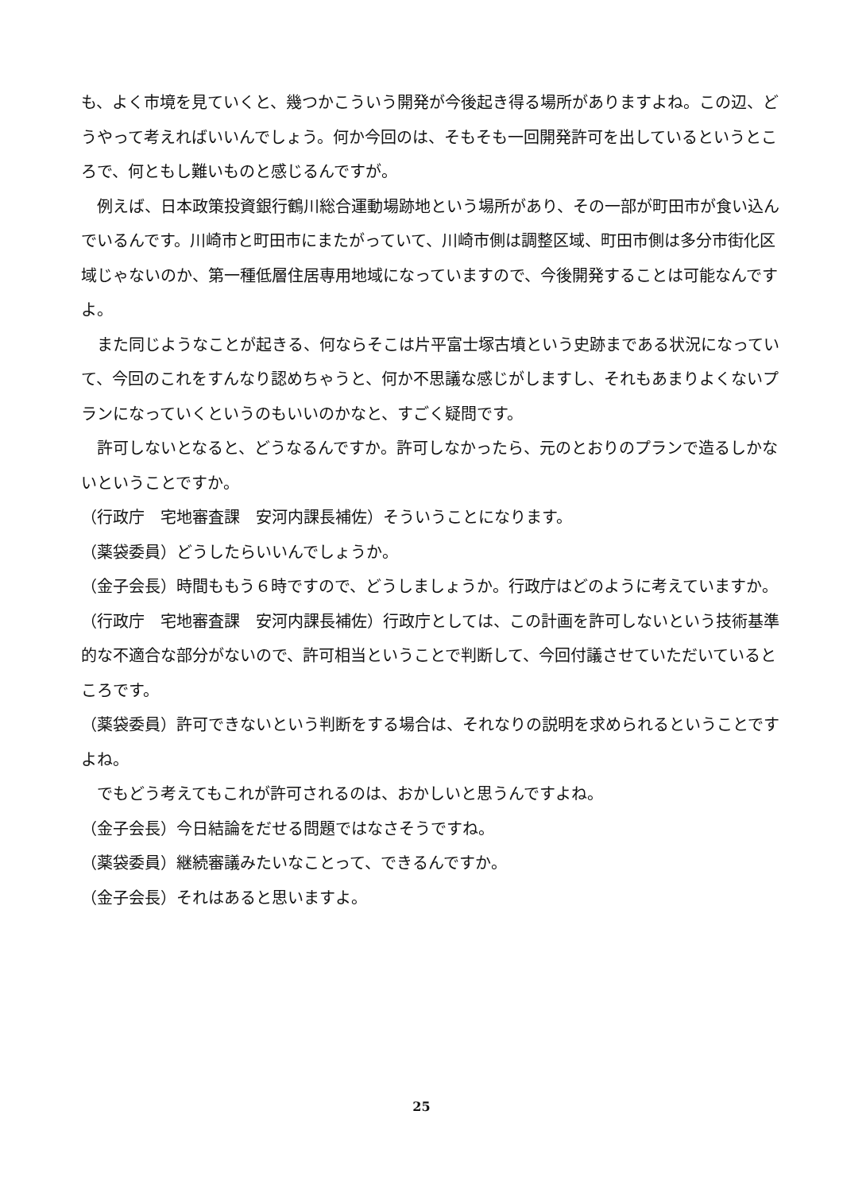も、よく市境を見ていくと、幾つかこういう開発が今後起き得る場所がありますよね。この辺、どうやって考えればいいんでしょう。何か今回のは、そもそも一回開発許可を出しているというところで、何ともし難いものと感じるんですが。
例えば、日本政策投資銀行鶴川総合運動場跡地という場所があり、その一部が町田市が食い込んでいるんです。川崎市と町田市にまたがっていて、川崎市側は調整区域、町田市側は多分市街化区域じゃないのか、第一種低層住居専用地域になっていますので、今後開発することは可能なんですよ。
また同じようなことが起きる、何ならそこは片平富士塚古墳という史跡まである状況になっていて、今回のこれをすんなり認めちゃうと、何か不思議な感じがしますし、それもあまりよくないプランになっていくというのもいいのかなと、すごく疑問です。
許可しないとなると、どうなるんですか。許可しなかったら、元のとおりのプランで造るしかないということですか。
（行政庁　宅地審査課　安河内課長補佐）そういうことになります。
（薬袋委員）どうしたらいいんでしょうか。
（金子会長）時間ももう６時ですので、どうしましょうか。行政庁はどのように考えていますか。
（行政庁　宅地審査課　安河内課長補佐）行政庁としては、この計画を許可しないという技術基準的な不適合な部分がないので、許可相当ということで判断して、今回付議させていただいているところです。
（薬袋委員）許可できないという判断をする場合は、それなりの説明を求められるということですよね。
でもどう考えてもこれが許可されるのは、おかしいと思うんですよね。
（金子会長）今日結論をだせる問題ではなさそうですね。
（薬袋委員）継続審議みたいなことって、できるんですか。
（金子会長）それはあると思いますよ。
25